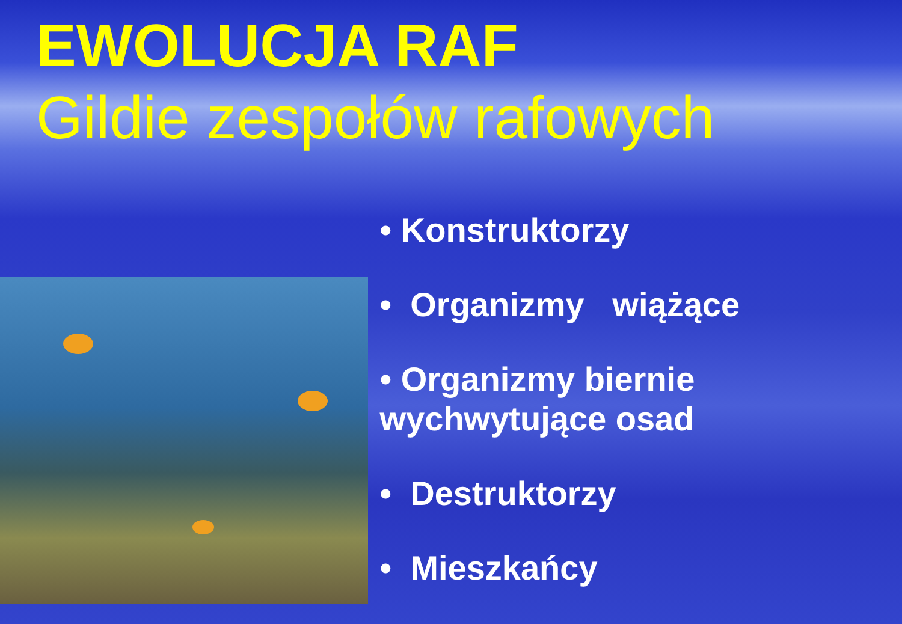EWOLUCJA RAF
Gildie zespołów rafowych
• Konstruktorzy
• Organizmy wiążące
• Organizmy biernie wychwytujące osad
• Destruktorzy
• Mieszkańcy